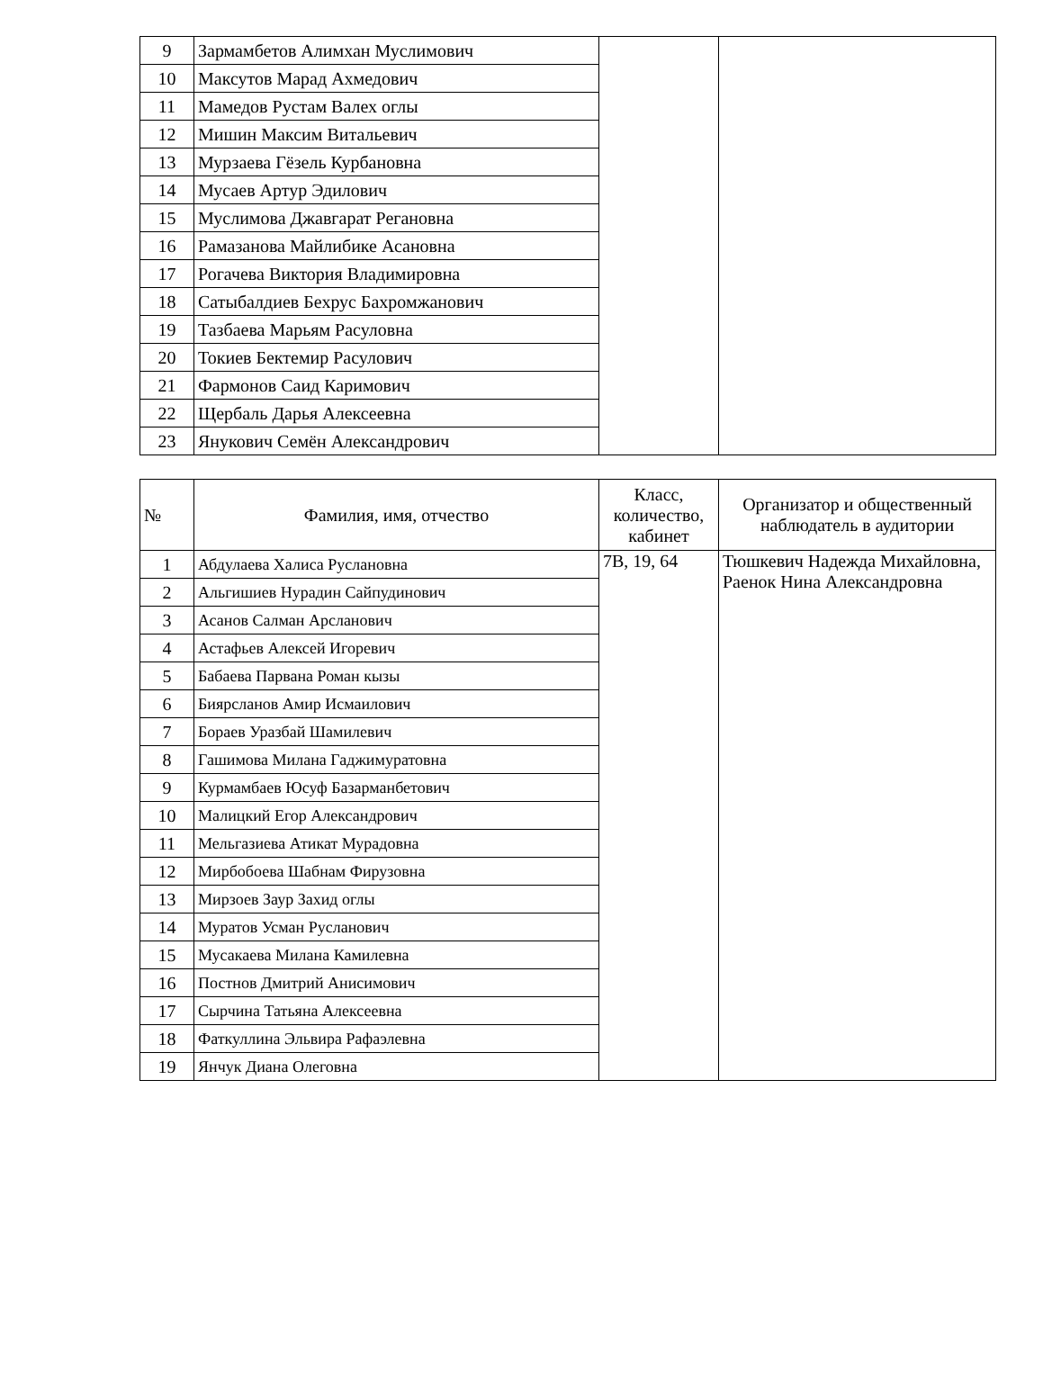| 9 | Зармамбетов Алимхан Муслимович | | |
| 10 | Максутов Марад Ахмедович | | |
| 11 | Мамедов Рустам Валех оглы | | |
| 12 | Мишин Максим Витальевич | | |
| 13 | Мурзаева Гёзель Курбановна | | |
| 14 | Мусаев Артур Эдилович | | |
| 15 | Муслимова Джавгарат Регановна | | |
| 16 | Рамазанова Майлибике Асановна | | |
| 17 | Рогачева Виктория Владимировна | | |
| 18 | Сатыбалдиев Бехрус Бахромжанович | | |
| 19 | Тазбаева Марьям Расуловна | | |
| 20 | Токиев Бектемир Расулович | | |
| 21 | Фармонов Саид Каримович | | |
| 22 | Щербаль Дарья Алексеевна | | |
| 23 | Янукович Семён Александрович | | |
| № | Фамилия, имя, отчество | Класс, количество, кабинет | Организатор и общественный наблюдатель в аудитории |
| --- | --- | --- | --- |
| 1 | Абдулаева Халиса Руслановна | 7В, 19, 64 | Тюшкевич Надежда Михайловна, Раенок Нина Александровна |
| 2 | Альгишиев Нурадин Сайпудинович | | |
| 3 | Асанов Салман Арсланович | | |
| 4 | Астафьев Алексей Игоревич | | |
| 5 | Бабаева Парвана Роман кызы | | |
| 6 | Биярсланов Амир Исмаилович | | |
| 7 | Бораев Уразбай Шамилевич | | |
| 8 | Гашимова Милана Гаджимуратовна | | |
| 9 | Курмамбаев Юсуф Базарманбетович | | |
| 10 | Малицкий Егор Александрович | | |
| 11 | Мельгазиева Атикат Мурадовна | | |
| 12 | Мирбобоева Шабнам Фирузовна | | |
| 13 | Мирзоев Заур Захид оглы | | |
| 14 | Муратов Усман Русланович | | |
| 15 | Мусакаева Милана Камилевна | | |
| 16 | Постнов Дмитрий Анисимович | | |
| 17 | Сырчина Татьяна Алексеевна | | |
| 18 | Фаткуллина Эльвира Рафаэлевна | | |
| 19 | Янчук Диана Олеговна | | |